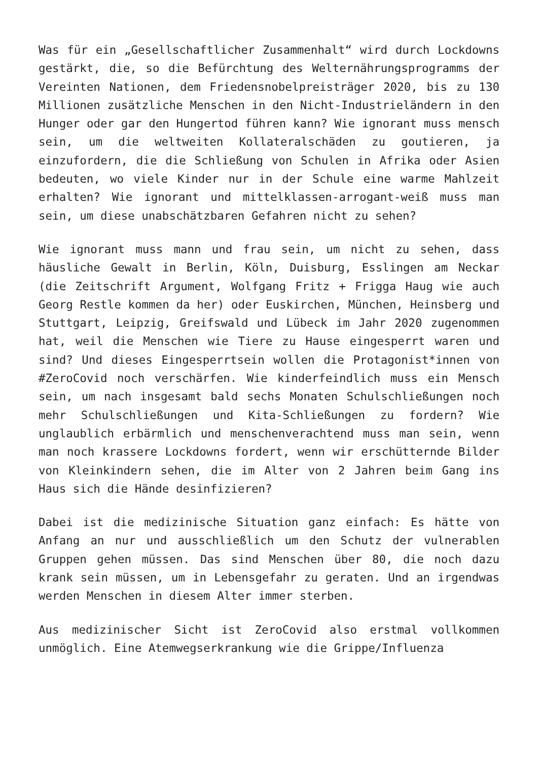Was für ein „Gesellschaftlicher Zusammenhalt“ wird durch Lockdowns gestärkt, die, so die Befürchtung des Welternährungsprogramms der Vereinten Nationen, dem Friedensnobelpreisträger 2020, bis zu 130 Millionen zusätzliche Menschen in den Nicht-Industrieländern in den Hunger oder gar den Hungertod führen kann? Wie ignorant muss mensch sein, um die weltweiten Kollateralschäden zu goutieren, ja einzufordern, die die Schließung von Schulen in Afrika oder Asien bedeuten, wo viele Kinder nur in der Schule eine warme Mahlzeit erhalten? Wie ignorant und mittelklassen-arrogant-weiß muss man sein, um diese unabschätzbaren Gefahren nicht zu sehen?
Wie ignorant muss mann und frau sein, um nicht zu sehen, dass häusliche Gewalt in Berlin, Köln, Duisburg, Esslingen am Neckar (die Zeitschrift Argument, Wolfgang Fritz + Frigga Haug wie auch Georg Restle kommen da her) oder Euskirchen, München, Heinsberg und Stuttgart, Leipzig, Greifswald und Lübeck im Jahr 2020 zugenommen hat, weil die Menschen wie Tiere zu Hause eingesperrt waren und sind? Und dieses Eingesperrtsein wollen die Protagonist*innen von #ZeroCovid noch verschärfen. Wie kinderfeindlich muss ein Mensch sein, um nach insgesamt bald sechs Monaten Schulschließungen noch mehr Schulschließungen und Kita-Schließungen zu fordern? Wie unglaublich erbärmlich und menschenverachtend muss man sein, wenn man noch krassere Lockdowns fordert, wenn wir erschütternde Bilder von Kleinkindern sehen, die im Alter von 2 Jahren beim Gang ins Haus sich die Hände desinfizieren?
Dabei ist die medizinische Situation ganz einfach: Es hätte von Anfang an nur und ausschließlich um den Schutz der vulnerablen Gruppen gehen müssen. Das sind Menschen über 80, die noch dazu krank sein müssen, um in Lebensgefahr zu geraten. Und an irgendwas werden Menschen in diesem Alter immer sterben.
Aus medizinischer Sicht ist ZeroCovid also erstmal vollkommen unmöglich. Eine Atemwegserkrankung wie die Grippe/Influenza